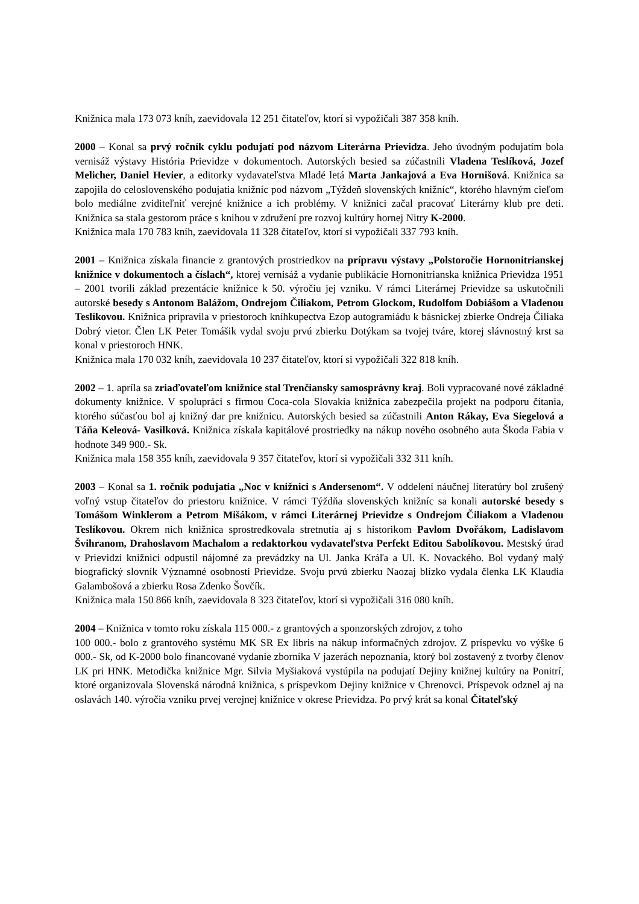Knižnica mala 173 073 kníh, zaevidovala 12 251 čitateľov, ktorí si vypožičali 387 358 kníh.
2000 – Konal sa prvý ročník cyklu podujatí pod názvom Literárna Prievidza. Jeho úvodným podujatím bola vernisáž výstavy História Prievidze v dokumentoch. Autorských besied sa zúčastnili Vladena Teslíková, Jozef Melicher, Daniel Hevier, a editorky vydavateľstva Mladé letá Marta Jankajová a Eva Hornišová. Knižnica sa zapojila do celoslovenského podujatia knižníc pod názvom „Týždeň slovenských knižníc“, ktorého hlavným cieľom bolo mediálne zviditeľniť verejné knižnice a ich problémy. V knižnici začal pracovať Literárny klub pre deti. Knižnica sa stala gestorom práce s knihou v združení pre rozvoj kultúry hornej Nitry K-2000.
Knižnica mala 170 783 kníh, zaevidovala 11 328 čitateľov, ktorí si vypožičali 337 793 kníh.
2001 – Knižnica získala financie z grantových prostriedkov na prípravu výstavy „Polstoročie Hornonitrianskej knižnice v dokumentoch a číslach“, ktorej vernisáž a vydanie publikácie Hornonitrianska knižnica Prievidza 1951 – 2001 tvorili základ prezentácie knižnice k 50. výročiu jej vzniku. V rámci Literárnej Prievidze sa uskutočnili autorské besedy s Antonom Balážom, Ondrejom Čiliakom, Petrom Glockom, Rudolfom Dobiášom a Vladenou Teslíkovou. Knižnica pripravila v priestoroch kníhkupectva Ezop autogramiádu k básnickej zbierke Ondreja Čiliaka Dobrý vietor. Člen LK Peter Tomášik vydal svoju prvú zbierku Dotýkam sa tvojej tváre, ktorej slávnostný krst sa konal v priestoroch HNK.
Knižnica mala 170 032 kníh, zaevidovala 10 237 čitateľov, ktorí si vypožičali 322 818 kníh.
2002 – 1. apríla sa zriaďovateľom knižnice stal Trenčiansky samosprávny kraj. Boli vypracované nové základné dokumenty knižnice. V spolupráci s firmou Coca-cola Slovakia knižnica zabezpečila projekt na podporu čítania, ktorého súčasťou bol aj knižný dar pre knižnicu. Autorských besied sa zúčastnili Anton Rákay, Eva Siegelová a Táňa Keleová- Vasilková. Knižnica získala kapitálové prostriedky na nákup nového osobného auta Škoda Fabia v hodnote 349 900.- Sk.
Knižnica mala 158 355 kníh, zaevidovala 9 357 čitateľov, ktorí si vypožičali 332 311 kníh.
2003 – Konal sa 1. ročník podujatia „Noc v knižnici s Andersenom“. V oddelení náučnej literatúry bol zrušený voľný vstup čitateľov do priestoru knižnice. V rámci Týždňa slovenských knižníc sa konali autorské besedy s Tomášom Winklerom a Petrom Mišákom, v rámci Literárnej Prievidze s Ondrejom Čiliakom a Vladenou Teslíkovou. Okrem nich knižnica sprostredkovala stretnutia aj s historikom Pavlom Dvořákom, Ladislavom Švihranom, Drahoslavom Machalom a redaktorkou vydavateľstva Perfekt Editou Sabolíkovou. Mestský úrad v Prievidzi knižnici odpustil nájomné za prevádzky na Ul. Janka Kráľa a Ul. K. Novackého. Bol vydaný malý biografický slovník Významné osobnosti Prievidze. Svoju prvú zbierku Naozaj blízko vydala členka LK Klaudia Galambošová a zbierku Rosa Zdenko Šovčík.
Knižnica mala 150 866 kníh, zaevidovala 8 323 čitateľov, ktorí si vypožičali 316 080 kníh.
2004 – Knižnica v tomto roku získala 115 000.- z grantových a sponzorských zdrojov, z toho
100 000.- bolo z grantového systému MK SR Ex libris na nákup informačných zdrojov. Z príspevku vo výške 6 000.- Sk, od K-2000 bolo financované vydanie zborníka V jazerách nepoznania, ktorý bol zostavený z tvorby členov LK pri HNK. Metodička knižnice Mgr. Silvia Myšiaková vystúpila na podujatí Dejiny knižnej kultúry na Ponitrí, ktoré organizovala Slovenská národná knižnica, s príspevkom Dejiny knižnice v Chrenovci. Príspevok odznel aj na oslavách 140. výročia vzniku prvej verejnej knižnice v okrese Prievidza. Po prvý krát sa konal Čitateľský